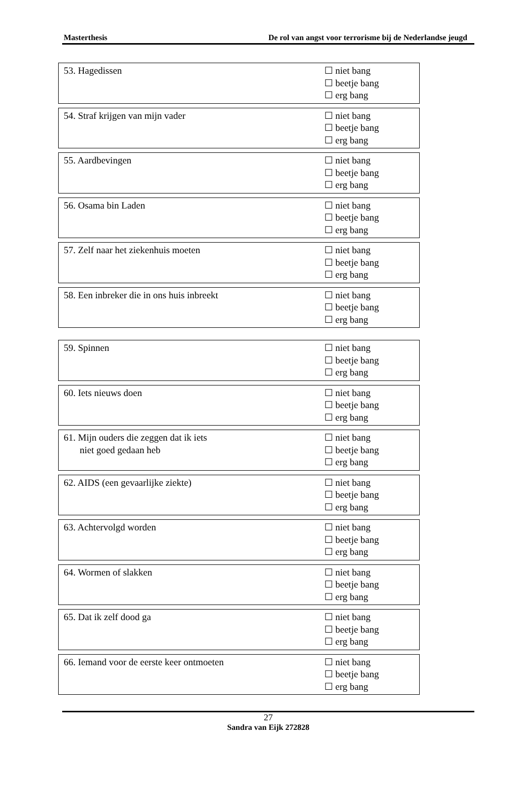Masterthesis De rol van angst voor terrorisme bij de Nederlandse jeugd
| 53. Hagedissen | ☐ niet bang ☐ beetje bang ☐ erg bang |
| 54. Straf krijgen van mijn vader | ☐ niet bang ☐ beetje bang ☐ erg bang |
| 55. Aardbevingen | ☐ niet bang ☐ beetje bang ☐ erg bang |
| 56. Osama bin Laden | ☐ niet bang ☐ beetje bang ☐ erg bang |
| 57. Zelf naar het ziekenhuis moeten | ☐ niet bang ☐ beetje bang ☐ erg bang |
| 58. Een inbreker die in ons huis inbreekt | ☐ niet bang ☐ beetje bang ☐ erg bang |
| 59. Spinnen | ☐ niet bang ☐ beetje bang ☐ erg bang |
| 60. Iets nieuws doen | ☐ niet bang ☐ beetje bang ☐ erg bang |
| 61. Mijn ouders die zeggen dat ik iets niet goed gedaan heb | ☐ niet bang ☐ beetje bang ☐ erg bang |
| 62. AIDS (een gevaarlijke ziekte) | ☐ niet bang ☐ beetje bang ☐ erg bang |
| 63. Achtervolgd worden | ☐ niet bang ☐ beetje bang ☐ erg bang |
| 64. Wormen of slakken | ☐ niet bang ☐ beetje bang ☐ erg bang |
| 65. Dat ik zelf dood ga | ☐ niet bang ☐ beetje bang ☐ erg bang |
| 66. Iemand voor de eerste keer ontmoeten | ☐ niet bang ☐ beetje bang ☐ erg bang |
27
Sandra van Eijk 272828